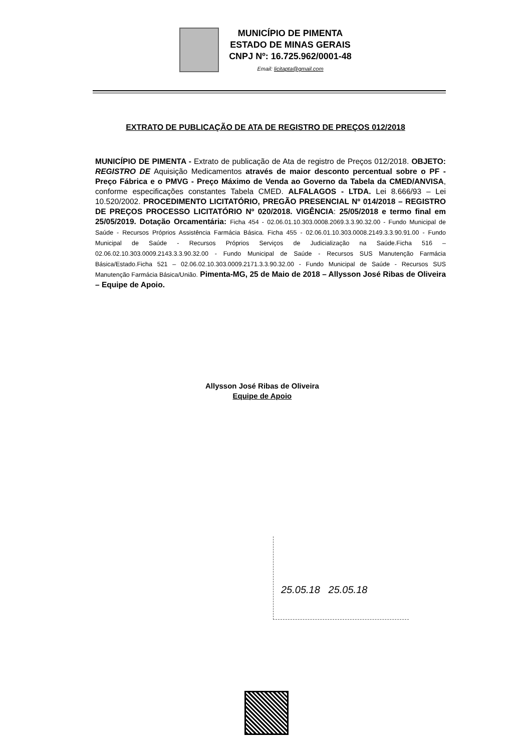MUNICÍPIO DE PIMENTA
ESTADO DE MINAS GERAIS
CNPJ Nº: 16.725.962/0001-48
Email: licitapta@gmail.com
EXTRATO DE PUBLICAÇÃO DE ATA DE REGISTRO DE PREÇOS 012/2018
MUNICÍPIO DE PIMENTA - Extrato de publicação de Ata de registro de Preços 012/2018. OBJETO: REGISTRO DE Aquisição Medicamentos através de maior desconto percentual sobre o PF - Preço Fábrica e o PMVG - Preço Máximo de Venda ao Governo da Tabela da CMED/ANVISA, conforme especificações constantes Tabela CMED. ALFALAGOS - LTDA. Lei 8.666/93 – Lei 10.520/2002. PROCEDIMENTO LICITATÓRIO, PREGÃO PRESENCIAL Nº 014/2018 – REGISTRO DE PREÇOS PROCESSO LICITATÓRIO Nº 020/2018. VIGÊNCIA: 25/05/2018 e termo final em 25/05/2019. Dotação Orcamentária: Ficha 454 - 02.06.01.10.303.0008.2069.3.3.90.32.00 - Fundo Municipal de Saúde - Recursos Próprios Assistência Farmácia Básica. Ficha 455 - 02.06.01.10.303.0008.2149.3.3.90.91.00 - Fundo Municipal de Saúde - Recursos Próprios Serviços de Judicialização na Saúde.Ficha 516 – 02.06.02.10.303.0009.2143.3.3.90.32.00 - Fundo Municipal de Saúde - Recursos SUS Manutenção Farmácia Básica/Estado.Ficha 521 – 02.06.02.10.303.0009.2171.3.3.90.32.00 - Fundo Municipal de Saúde - Recursos SUS Manutenção Farmácia Básica/União. Pimenta-MG, 25 de Maio de 2018 – Allysson José Ribas de Oliveira – Equipe de Apoio.
Allysson José Ribas de Oliveira
Equipe de Apoio
25.05.18 25.05.18